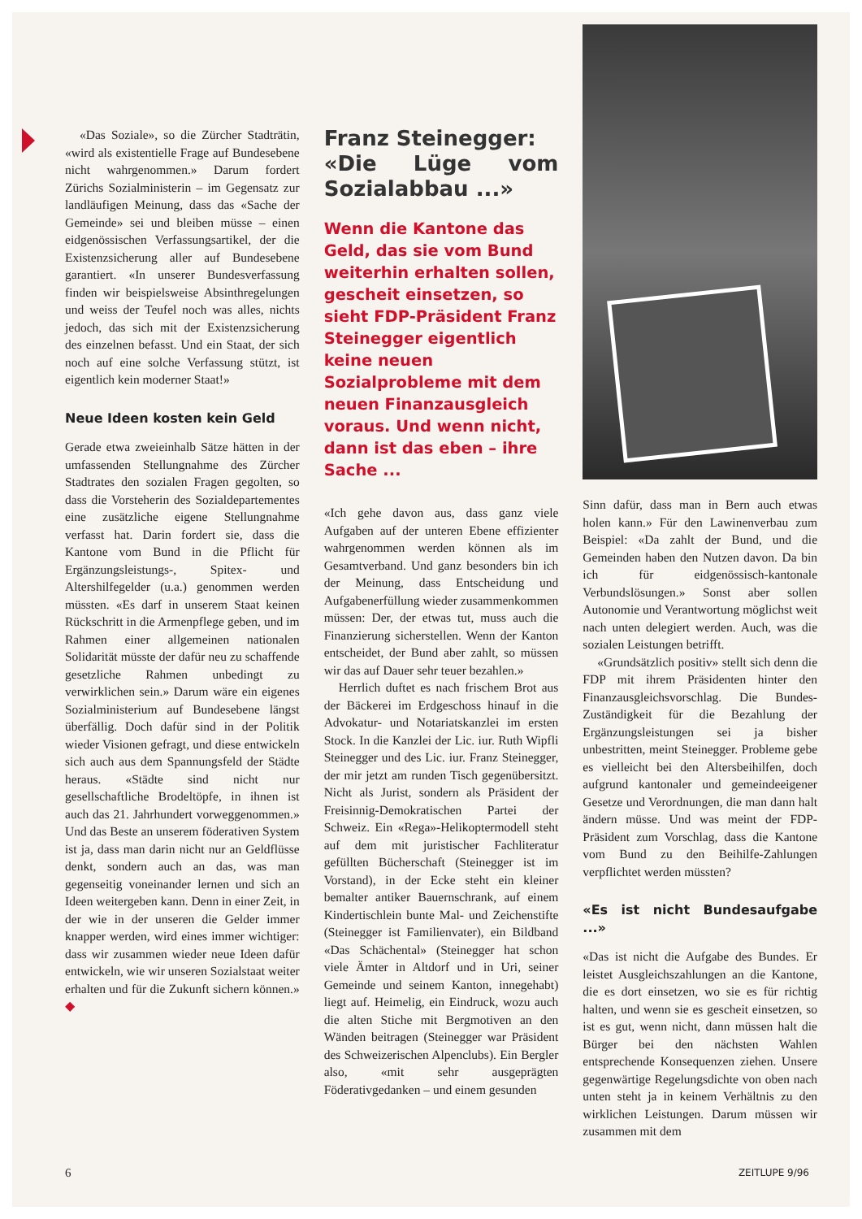«Das Soziale», so die Zürcher Stadträtin, «wird als existentielle Frage auf Bundesebene nicht wahrgenommen.» Darum fordert Zürichs Sozialministerin – im Gegensatz zur landläufigen Meinung, dass das «Sache der Gemeinde» sei und bleiben müsse – einen eidgenössischen Verfassungsartikel, der die Existenzsicherung aller auf Bundesebene garantiert. «In unserer Bundesverfassung finden wir beispielsweise Absinthregelungen und weiss der Teufel noch was alles, nichts jedoch, das sich mit der Existenzsicherung des einzelnen befasst. Und ein Staat, der sich noch auf eine solche Verfassung stützt, ist eigentlich kein moderner Staat!»
Neue Ideen kosten kein Geld
Gerade etwa zweieinhalb Sätze hätten in der umfassenden Stellungnahme des Zürcher Stadtrates den sozialen Fragen gegolten, so dass die Vorsteherin des Sozialdepartementes eine zusätzliche eigene Stellungnahme verfasst hat. Darin fordert sie, dass die Kantone vom Bund in die Pflicht für Ergänzungsleistungs-, Spitex- und Altershilfegelder (u.a.) genommen werden müssten. «Es darf in unserem Staat keinen Rückschritt in die Armenpflege geben, und im Rahmen einer allgemeinen nationalen Solidarität müsste der dafür neu zu schaffende gesetzliche Rahmen unbedingt zu verwirklichen sein.» Darum wäre ein eigenes Sozialministerium auf Bundesebene längst überfällig. Doch dafür sind in der Politik wieder Visionen gefragt, und diese entwickeln sich auch aus dem Spannungsfeld der Städte heraus. «Städte sind nicht nur gesellschaftliche Brodeltöpfe, in ihnen ist auch das 21. Jahrhundert vorweggenommen.» Und das Beste an unserem föderativen System ist ja, dass man darin nicht nur an Geldflüsse denkt, sondern auch an das, was man gegenseitig voneinander lernen und sich an Ideen weitergeben kann. Denn in einer Zeit, in der wie in der unseren die Gelder immer knapper werden, wird eines immer wichtiger: dass wir zusammen wieder neue Ideen dafür entwickeln, wie wir unseren Sozialstaat weiter erhalten und für die Zukunft sichern können.» ◆
Franz Steinegger:
«Die Lüge vom Sozialabbau ...»
Wenn die Kantone das Geld, das sie vom Bund weiterhin erhalten sollen, gescheit einsetzen, so sieht FDP-Präsident Franz Steinegger eigentlich keine neuen Sozialprobleme mit dem neuen Finanzausgleich voraus. Und wenn nicht, dann ist das eben – ihre Sache ...
«Ich gehe davon aus, dass ganz viele Aufgaben auf der unteren Ebene effizienter wahrgenommen werden können als im Gesamtverband. Und ganz besonders bin ich der Meinung, dass Entscheidung und Aufgabenerfüllung wieder zusammenkommen müssen: Der, der etwas tut, muss auch die Finanzierung sicherstellen. Wenn der Kanton entscheidet, der Bund aber zahlt, so müssen wir das auf Dauer sehr teuer bezahlen.»
Herrlich duftet es nach frischem Brot aus der Bäckerei im Erdgeschoss hinauf in die Advokatur- und Notariatskanzlei im ersten Stock. In die Kanzlei der Lic. iur. Ruth Wipfli Steinegger und des Lic. iur. Franz Steinegger, der mir jetzt am runden Tisch gegenübersitzt. Nicht als Jurist, sondern als Präsident der Freisinnig-Demokratischen Partei der Schweiz. Ein «Rega»-Helikoptermodell steht auf dem mit juristischer Fachliteratur gefüllten Bücherschaft (Steinegger ist im Vorstand), in der Ecke steht ein kleiner bemalter antiker Bauernschrank, auf einem Kindertischlein bunte Mal- und Zeichenstifte (Steinegger ist Familienvater), ein Bildband «Das Schächental» (Steinegger hat schon viele Ämter in Altdorf und in Uri, seiner Gemeinde und seinem Kanton, innegehabt) liegt auf. Heimelig, ein Eindruck, wozu auch die alten Stiche mit Bergmotiven an den Wänden beitragen (Steinegger war Präsident des Schweizerischen Alpenclubs). Ein Bergler also, «mit sehr ausgeprägten Föderativgedanken – und einem gesunden
Sinn dafür, dass man in Bern auch etwas holen kann.» Für den Lawinenverbau zum Beispiel: «Da zahlt der Bund, und die Gemeinden haben den Nutzen davon. Da bin ich für eidgenössisch-kantonale Verbundslösungen.» Sonst aber sollen Autonomie und Verantwortung möglichst weit nach unten delegiert werden. Auch, was die sozialen Leistungen betrifft.
«Grundsätzlich positiv» stellt sich denn die FDP mit ihrem Präsidenten hinter den Finanzausgleichsvorschlag. Die Bundes-Zuständigkeit für die Bezahlung der Ergänzungsleistungen sei ja bisher unbestritten, meint Steinegger. Probleme gebe es vielleicht bei den Altersbeihilfen, doch aufgrund kantonaler und gemeindeeigener Gesetze und Verordnungen, die man dann halt ändern müsse. Und was meint der FDP-Präsident zum Vorschlag, dass die Kantone vom Bund zu den Beihilfe-Zahlungen verpflichtet werden müssten?
«Es ist nicht Bundesaufgabe ...»
«Das ist nicht die Aufgabe des Bundes. Er leistet Ausgleichszahlungen an die Kantone, die es dort einsetzen, wo sie es für richtig halten, und wenn sie es gescheit einsetzen, so ist es gut, wenn nicht, dann müssen halt die Bürger bei den nächsten Wahlen entsprechende Konsequenzen ziehen. Unsere gegenwärtige Regelungsdichte von oben nach unten steht ja in keinem Verhältnis zu den wirklichen Leistungen. Darum müssen wir zusammen mit dem
6 ZEITLUPE 9/96